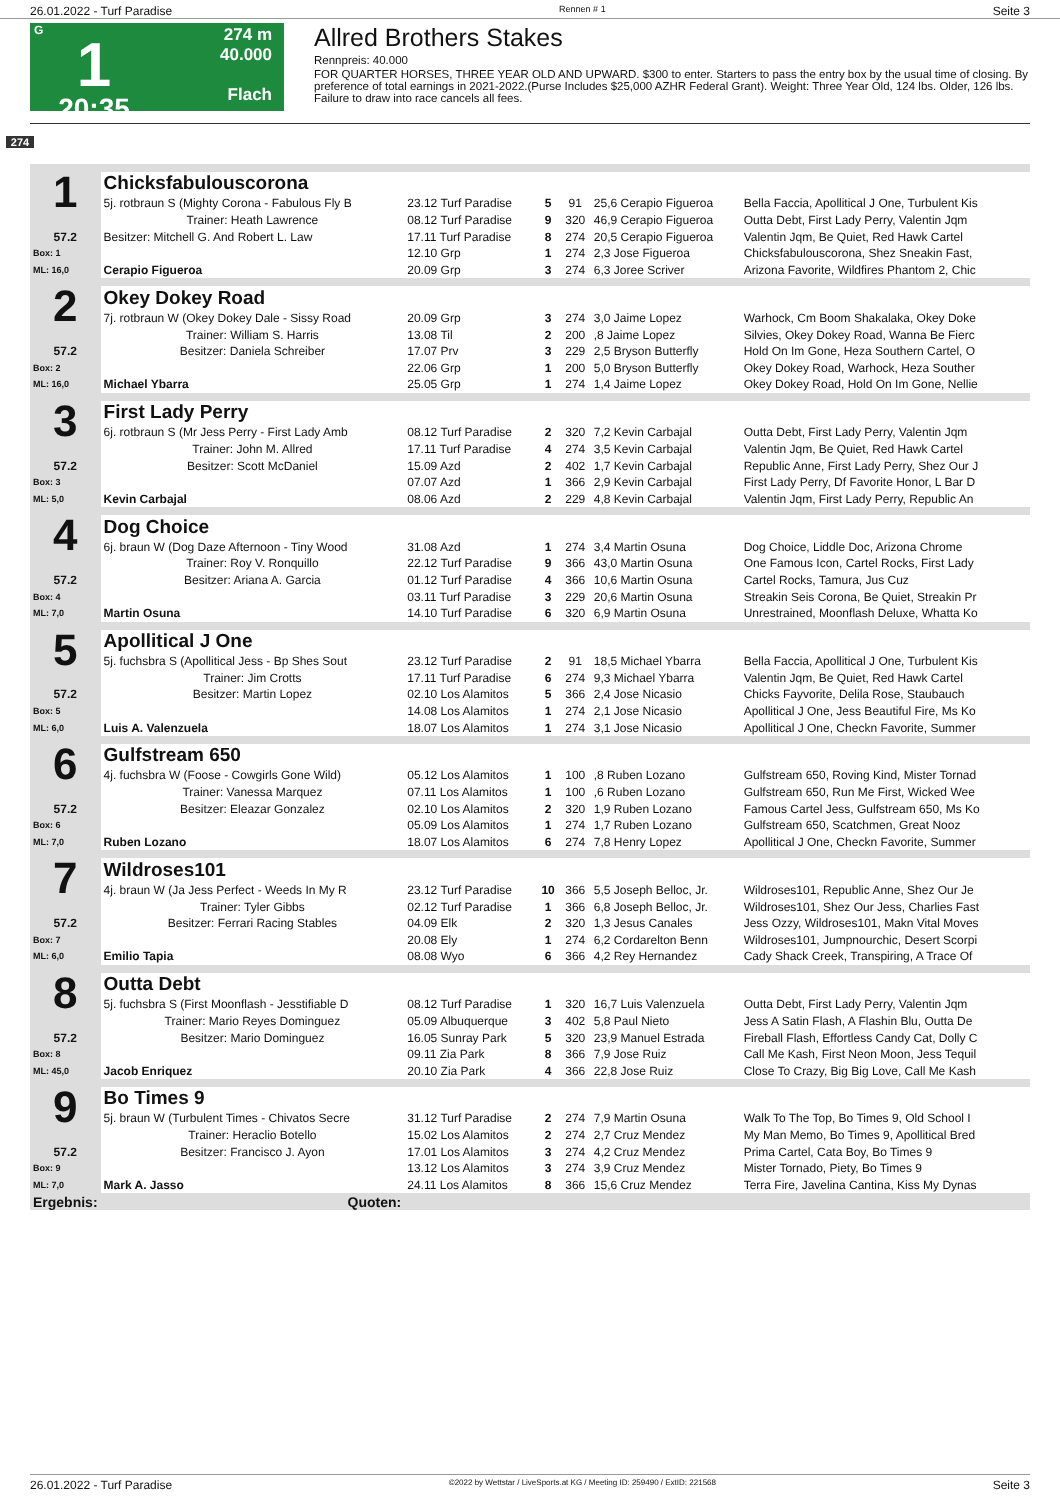26.01.2022 - Turf Paradise Rennen # 1 Seite 3
G
1
20:35
274 m
40.000
Flach
Allred Brothers Stakes
Rennpreis: 40.000
FOR QUARTER HORSES, THREE YEAR OLD AND UPWARD. $300 to enter. Starters to pass the entry box by the usual time of closing. By preference of total earnings in 2021-2022.(Purse Includes $25,000 AZHR Federal Grant). Weight: Three Year Old, 124 lbs. Older, 126 lbs. Failure to draw into race cancels all fees.
274
| 1 | Chicksfabulouscorona | | | | | |
| | 5j. rotbraun S (Mighty Corona - Fabulous Fly B | 23.12 Turf Paradise | 5 | 91 | 25,6 Cerapio Figueroa | Bella Faccia, Apollitical J One, Turbulent Kis |
| | Trainer: Heath Lawrence | 08.12 Turf Paradise | 9 | 320 | 46,9 Cerapio Figueroa | Outta Debt, First Lady Perry, Valentin Jqm |
| 57.2 | Besitzer: Mitchell G. And Robert L. Law | 17.11 Turf Paradise | 8 | 274 | 20,5 Cerapio Figueroa | Valentin Jqm, Be Quiet, Red Hawk Cartel |
| Box: 1 | | 12.10 Grp | 1 | 274 | 2,3 Jose Figueroa | Chicksfabulouscorona, Shez Sneakin Fast, |
| ML: 16,0 | Cerapio Figueroa | 20.09 Grp | 3 | 274 | 6,3 Joree Scriver | Arizona Favorite, Wildfires Phantom 2, Chic |
| 2 | Okey Dokey Road | | | | | |
| | 7j. rotbraun W (Okey Dokey Dale - Sissy Road | 20.09 Grp | 3 | 274 | 3,0 Jaime Lopez | Warhock, Cm Boom Shakalaka, Okey Doke |
| | Trainer: William S. Harris | 13.08 Til | 2 | 200 | ,8 Jaime Lopez | Silvies, Okey Dokey Road, Wanna Be Fierc |
| 57.2 | Besitzer: Daniela Schreiber | 17.07 Prv | 3 | 229 | 2,5 Bryson Butterfly | Hold On Im Gone, Heza Southern Cartel, O |
| Box: 2 | | 22.06 Grp | 1 | 200 | 5,0 Bryson Butterfly | Okey Dokey Road, Warhock, Heza Souther |
| ML: 16,0 | Michael Ybarra | 25.05 Grp | 1 | 274 | 1,4 Jaime Lopez | Okey Dokey Road, Hold On Im Gone, Nellie |
| 3 | First Lady Perry | | | | | |
| | 6j. rotbraun S (Mr Jess Perry - First Lady Amb | 08.12 Turf Paradise | 2 | 320 | 7,2 Kevin Carbajal | Outta Debt, First Lady Perry, Valentin Jqm |
| | Trainer: John M. Allred | 17.11 Turf Paradise | 4 | 274 | 3,5 Kevin Carbajal | Valentin Jqm, Be Quiet, Red Hawk Cartel |
| 57.2 | Besitzer: Scott McDaniel | 15.09 Azd | 2 | 402 | 1,7 Kevin Carbajal | Republic Anne, First Lady Perry, Shez Our J |
| Box: 3 | | 07.07 Azd | 1 | 366 | 2,9 Kevin Carbajal | First Lady Perry, Df Favorite Honor, L Bar D |
| ML: 5,0 | Kevin Carbajal | 08.06 Azd | 2 | 229 | 4,8 Kevin Carbajal | Valentin Jqm, First Lady Perry, Republic An |
| 4 | Dog Choice | | | | | |
| | 6j. braun W (Dog Daze Afternoon - Tiny Wood | 31.08 Azd | 1 | 274 | 3,4 Martin Osuna | Dog Choice, Liddle Doc, Arizona Chrome |
| | Trainer: Roy V. Ronquillo | 22.12 Turf Paradise | 9 | 366 | 43,0 Martin Osuna | One Famous Icon, Cartel Rocks, First Lady |
| 57.2 | Besitzer: Ariana A. Garcia | 01.12 Turf Paradise | 4 | 366 | 10,6 Martin Osuna | Cartel Rocks, Tamura, Jus Cuz |
| Box: 4 | | 03.11 Turf Paradise | 3 | 229 | 20,6 Martin Osuna | Streakin Seis Corona, Be Quiet, Streakin Pr |
| ML: 7,0 | Martin Osuna | 14.10 Turf Paradise | 6 | 320 | 6,9 Martin Osuna | Unrestrained, Moonflash Deluxe, Whatta Ko |
| 5 | Apollitical J One | | | | | |
| | 5j. fuchsbra S (Apollitical Jess - Bp Shes Sout | 23.12 Turf Paradise | 2 | 91 | 18,5 Michael Ybarra | Bella Faccia, Apollitical J One, Turbulent Kis |
| | Trainer: Jim Crotts | 17.11 Turf Paradise | 6 | 274 | 9,3 Michael Ybarra | Valentin Jqm, Be Quiet, Red Hawk Cartel |
| 57.2 | Besitzer: Martin Lopez | 02.10 Los Alamitos | 5 | 366 | 2,4 Jose Nicasio | Chicks Fayvorite, Delila Rose, Staubauch |
| Box: 5 | | 14.08 Los Alamitos | 1 | 274 | 2,1 Jose Nicasio | Apollitical J One, Jess Beautiful Fire, Ms Ko |
| ML: 6,0 | Luis A. Valenzuela | 18.07 Los Alamitos | 1 | 274 | 3,1 Jose Nicasio | Apollitical J One, Checkn Favorite, Summer |
| 6 | Gulfstream 650 | | | | | |
| | 4j. fuchsbra W (Foose - Cowgirls Gone Wild) | 05.12 Los Alamitos | 1 | 100 | ,8 Ruben Lozano | Gulfstream 650, Roving Kind, Mister Tornad |
| | Trainer: Vanessa Marquez | 07.11 Los Alamitos | 1 | 100 | ,6 Ruben Lozano | Gulfstream 650, Run Me First, Wicked Wee |
| 57.2 | Besitzer: Eleazar Gonzalez | 02.10 Los Alamitos | 2 | 320 | 1,9 Ruben Lozano | Famous Cartel Jess, Gulfstream 650, Ms Ko |
| Box: 6 | | 05.09 Los Alamitos | 1 | 274 | 1,7 Ruben Lozano | Gulfstream 650, Scatchmen, Great Nooz |
| ML: 7,0 | Ruben Lozano | 18.07 Los Alamitos | 6 | 274 | 7,8 Henry Lopez | Apollitical J One, Checkn Favorite, Summer |
| 7 | Wildroses101 | | | | | |
| | 4j. braun W (Ja Jess Perfect - Weeds In My R | 23.12 Turf Paradise | 10 | 366 | 5,5 Joseph Belloc, Jr. | Wildroses101, Republic Anne, Shez Our Je |
| | Trainer: Tyler Gibbs | 02.12 Turf Paradise | 1 | 366 | 6,8 Joseph Belloc, Jr. | Wildroses101, Shez Our Jess, Charlies Fast |
| 57.2 | Besitzer: Ferrari Racing Stables | 04.09 Elk | 2 | 320 | 1,3 Jesus Canales | Jess Ozzy, Wildroses101, Makn Vital Moves |
| Box: 7 | | 20.08 Ely | 1 | 274 | 6,2 Cordarelton Benn | Wildroses101, Jumpnourchic, Desert Scorpi |
| ML: 6,0 | Emilio Tapia | 08.08 Wyo | 6 | 366 | 4,2 Rey Hernandez | Cady Shack Creek, Transpiring, A Trace Of |
| 8 | Outta Debt | | | | | |
| | 5j. fuchsbra S (First Moonflash - Jesstifiable D | 08.12 Turf Paradise | 1 | 320 | 16,7 Luis Valenzuela | Outta Debt, First Lady Perry, Valentin Jqm |
| | Trainer: Mario Reyes Dominguez | 05.09 Albuquerque | 3 | 402 | 5,8 Paul Nieto | Jess A Satin Flash, A Flashin Blu, Outta De |
| 57.2 | Besitzer: Mario Dominguez | 16.05 Sunray Park | 5 | 320 | 23,9 Manuel Estrada | Fireball Flash, Effortless Candy Cat, Dolly C |
| Box: 8 | | 09.11 Zia Park | 8 | 366 | 7,9 Jose Ruiz | Call Me Kash, First Neon Moon, Jess Tequil |
| ML: 45,0 | Jacob Enriquez | 20.10 Zia Park | 4 | 366 | 22,8 Jose Ruiz | Close To Crazy, Big Big Love, Call Me Kash |
| 9 | Bo Times 9 | | | | | |
| | 5j. braun W (Turbulent Times - Chivatos Secre | 31.12 Turf Paradise | 2 | 274 | 7,9 Martin Osuna | Walk To The Top, Bo Times 9, Old School I |
| | Trainer: Heraclio Botello | 15.02 Los Alamitos | 2 | 274 | 2,7 Cruz Mendez | My Man Memo, Bo Times 9, Apollitical Bred |
| 57.2 | Besitzer: Francisco J. Ayon | 17.01 Los Alamitos | 3 | 274 | 4,2 Cruz Mendez | Prima Cartel, Cata Boy, Bo Times 9 |
| Box: 9 | | 13.12 Los Alamitos | 3 | 274 | 3,9 Cruz Mendez | Mister Tornado, Piety, Bo Times 9 |
| ML: 7,0 | Mark A. Jasso | 24.11 Los Alamitos | 8 | 366 | 15,6 Cruz Mendez | Terra Fire, Javelina Cantina, Kiss My Dynas |
| Ergebnis: | Quoten: | | | | | |
26.01.2022 - Turf Paradise ©2022 by Wettstar / LiveSports.at KG / Meeting ID: 259490 / ExtID: 221568 Seite 3